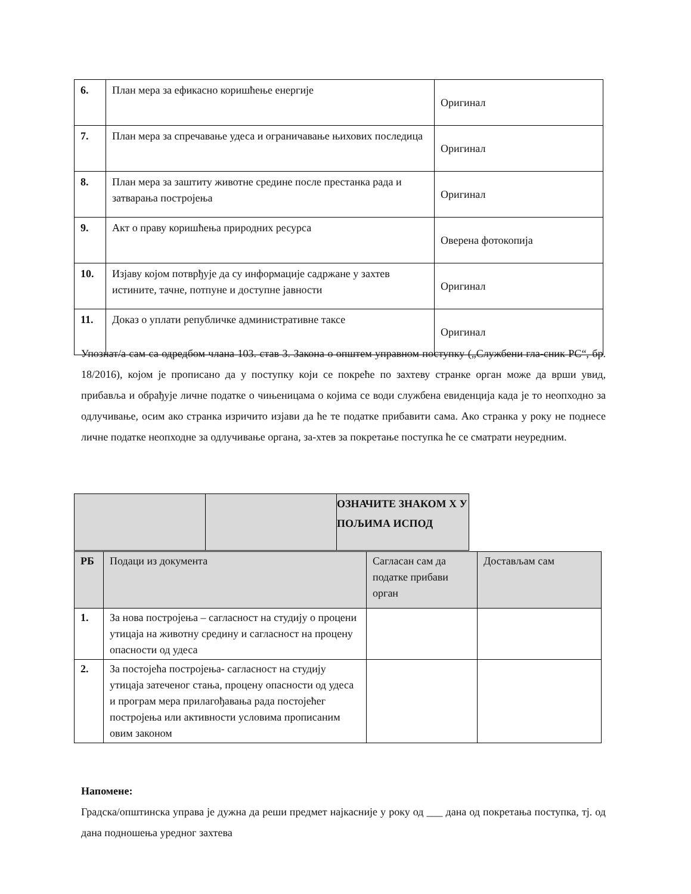| 6. | План мера за ефикасно коришћење енергије | Оригинал |
| 7. | План мера за спречавање удеса и ограничавање њихових последица | Оригинал |
| 8. | План мера за заштиту животне средине после престанка рада и затварања постројења | Оригинал |
| 9. | Акт о праву коришћења природних ресурса | Оверена фотокопија |
| 10. | Изјаву којом потврђује да су информације садржане у захтев истините, тачне, потпуне и доступне јавности | Оригинал |
| 11. | Доказ о уплати републичке административне таксе | Оригинал |
Упознат/а сам са одредбом члана 103. став 3. Закона о општем управном поступку („Службени гла-сник РС“, бр. 18/2016), којом је прописано да у поступку који се покреће по захтеву странке орган може да врши увид, прибавља и обрађује личне податке о чињеницама о којима се води службена евиденција када је то неопходно за одлучивање, осим ако странка изричито изјави да ће те податке прибавити сама. Ако странка у року не поднесе личне податке неопходне за одлучивање органа, за-хтев за покретање поступка ће се сматрати неуредним.
| | | ОЗНАЧИТЕ ЗНАКОМ Х У ПОЉИМА ИСПОД |
| РБ | Подаци из документа | Сагласан сам да податке прибави орган | Достављам сам |
| --- | --- | --- | --- |
| 1. | За нова постројења – сагласност на студију о процени утицаја на животну средину и сагласност на процену опасности од удеса | | |
| 2. | За постојећа постројења- сагласност на студију утицаја затеченог стања, процену опасности од удеса и програм мера прилагођавања рада постојећег постројења или активности условима прописаним овим законом | | |
Напомене:
Градска/општинска управа је дужна да реши предмет најкасније у року од ___ дана од покретања поступка, тј. од дана подношења уредног захтева